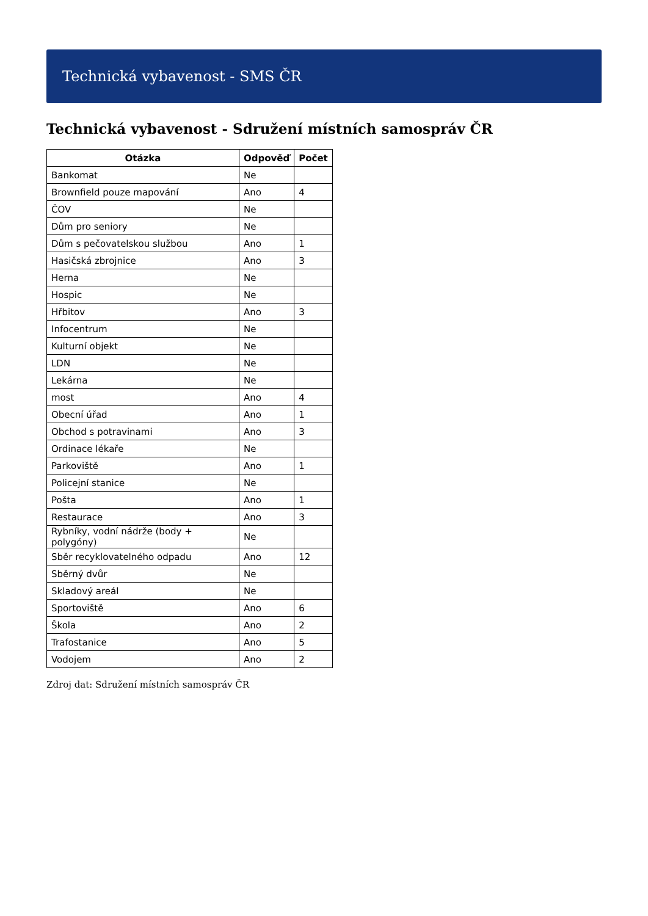Technická vybavenost - SMS ČR
Technická vybavenost - Sdružení místních samospráv ČR
| Otázka | Odpověď | Počet |
| --- | --- | --- |
| Bankomat | Ne | |
| Brownfield pouze mapování | Ano | 4 |
| ČOV | Ne | |
| Dům pro seniory | Ne | |
| Dům s pečovatelskou službou | Ano | 1 |
| Hasičská zbrojnice | Ano | 3 |
| Herna | Ne | |
| Hospic | Ne | |
| Hřbitov | Ano | 3 |
| Infocentrum | Ne | |
| Kulturní objekt | Ne | |
| LDN | Ne | |
| Lekárna | Ne | |
| most | Ano | 4 |
| Obecní úřad | Ano | 1 |
| Obchod s potravinami | Ano | 3 |
| Ordinace lékaře | Ne | |
| Parkoviště | Ano | 1 |
| Policejní stanice | Ne | |
| Pošta | Ano | 1 |
| Restaurace | Ano | 3 |
| Rybníky, vodní nádrže (body + polygóny) | Ne | |
| Sběr recyklovatelného odpadu | Ano | 12 |
| Sběrný dvůr | Ne | |
| Skladový areál | Ne | |
| Sportoviště | Ano | 6 |
| Škola | Ano | 2 |
| Trafostanice | Ano | 5 |
| Vodojem | Ano | 2 |
Zdroj dat: Sdružení místních samospráv ČR